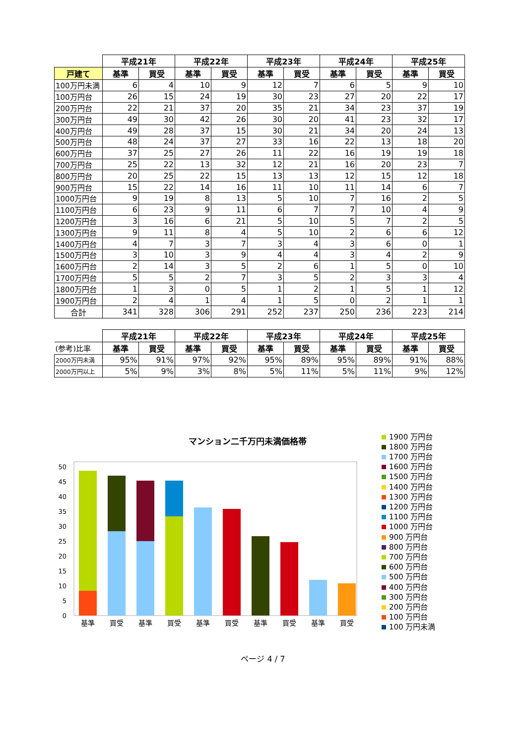| | 平成21年 | | 平成22年 | | 平成23年 | | 平成24年 | | 平成25年 | |
| --- | --- | --- | --- | --- | --- | --- | --- | --- | --- | --- |
| 戸建て | 基準 | 買受 | 基準 | 買受 | 基準 | 買受 | 基準 | 買受 | 基準 | 買受 |
| 100万円未満 | 6 | 4 | 10 | 9 | 12 | 7 | 6 | 5 | 9 | 10 |
| 100万円台 | 26 | 15 | 24 | 19 | 30 | 23 | 27 | 20 | 22 | 17 |
| 200万円台 | 22 | 21 | 37 | 20 | 35 | 21 | 34 | 23 | 37 | 19 |
| 300万円台 | 49 | 30 | 42 | 26 | 30 | 20 | 41 | 23 | 32 | 17 |
| 400万円台 | 49 | 28 | 37 | 15 | 30 | 21 | 34 | 20 | 24 | 13 |
| 500万円台 | 48 | 24 | 37 | 27 | 33 | 16 | 22 | 13 | 18 | 20 |
| 600万円台 | 37 | 25 | 27 | 26 | 11 | 22 | 16 | 19 | 19 | 18 |
| 700万円台 | 25 | 22 | 13 | 32 | 12 | 21 | 16 | 20 | 23 | 7 |
| 800万円台 | 20 | 25 | 22 | 15 | 13 | 13 | 12 | 15 | 12 | 18 |
| 900万円台 | 15 | 22 | 14 | 16 | 11 | 10 | 11 | 14 | 6 | 7 |
| 1000万円台 | 9 | 19 | 8 | 13 | 5 | 10 | 7 | 16 | 2 | 5 |
| 1100万円台 | 6 | 23 | 9 | 11 | 6 | 7 | 7 | 10 | 4 | 9 |
| 1200万円台 | 3 | 16 | 6 | 21 | 5 | 10 | 5 | 7 | 2 | 5 |
| 1300万円台 | 9 | 11 | 8 | 4 | 5 | 10 | 2 | 6 | 6 | 12 |
| 1400万円台 | 4 | 7 | 3 | 7 | 3 | 4 | 3 | 6 | 0 | 1 |
| 1500万円台 | 3 | 10 | 3 | 9 | 4 | 4 | 3 | 4 | 2 | 9 |
| 1600万円台 | 2 | 14 | 3 | 5 | 2 | 6 | 1 | 5 | 0 | 10 |
| 1700万円台 | 5 | 5 | 2 | 7 | 3 | 5 | 2 | 3 | 3 | 4 |
| 1800万円台 | 1 | 3 | 0 | 5 | 1 | 2 | 1 | 5 | 1 | 12 |
| 1900万円台 | 2 | 4 | 1 | 4 | 1 | 5 | 0 | 2 | 1 | 1 |
| 合計 | 341 | 328 | 306 | 291 | 252 | 237 | 250 | 236 | 223 | 214 |
| | 平成21年 | | 平成22年 | | 平成23年 | | 平成24年 | | 平成25年 | |
| --- | --- | --- | --- | --- | --- | --- | --- | --- | --- | --- |
| (参考)比率 | 基準 | 買受 | 基準 | 買受 | 基準 | 買受 | 基準 | 買受 | 基準 | 買受 |
| 2000万円未満 | 95% | 91% | 97% | 92% | 95% | 89% | 95% | 89% | 91% | 88% |
| 2000万円以上 | 5% | 9% | 3% | 8% | 5% | 11% | 5% | 11% | 9% | 12% |
マンション二千万円未満価格帯
0
5
10
15
20
25
30
35
40
45
50
基準
買受
基準
買受
基準
買受
基準
買受
基準
買受
1900 万円台
1800 万円台
1700 万円台
1600 万円台
1500 万円台
1400 万円台
1300 万円台
1200 万円台
1100 万円台
1000 万円台
900 万円台
800 万円台
700 万円台
600 万円台
500 万円台
400 万円台
300 万円台
200 万円台
100 万円台
100 万円未満
ページ 4 / 7